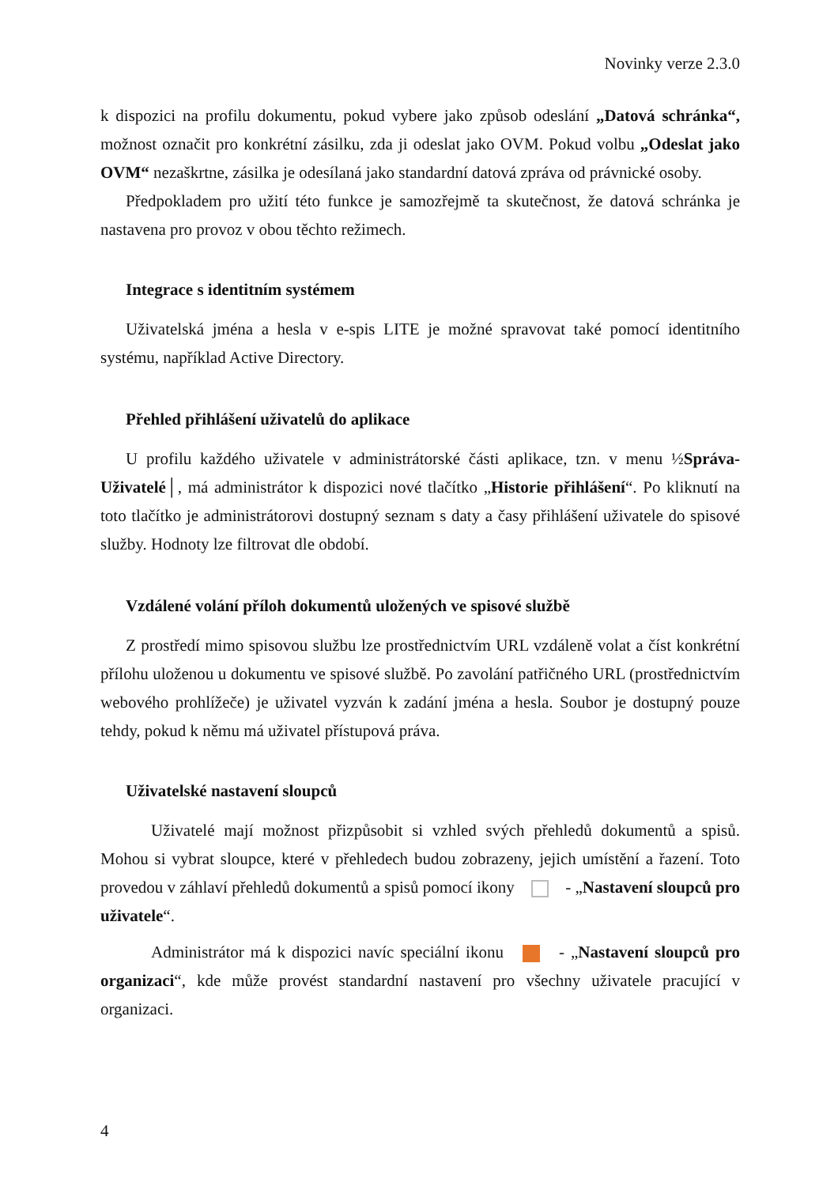Novinky verze 2.3.0
k dispozici na profilu dokumentu, pokud vybere jako způsob odeslání „Datová schránka“, možnost označit pro konkrétní zásilku, zda ji odeslat jako OVM. Pokud volbu „Odeslat jako OVM“ nezaškrtne, zásilka je odesílaná jako standardní datová zpráva od právnické osoby.
Předpokladem pro užití této funkce je samozřejmě ta skutečnost, že datová schránka je nastavena pro provoz v obou těchto režimech.
Integrace s identitním systémem
Uživatelská jména a hesla v e-spis LITE je možné spravovat také pomocí identitního systému, například Active Directory.
Přehled přihlášení uživatelů do aplikace
U profilu každého uživatele v administrátorské části aplikace, tzn. v menu ½Správa-Uživatelé│, má administrátor k dispozici nové tlačítko „Historie přihlášení“. Po kliknutí na toto tlačítko je administrátorovi dostupný seznam s daty a časy přihlášení uživatele do spisové služby. Hodnoty lze filtrovat dle období.
Vzdálené volání příloh dokumentů uložených ve spisové službě
Z prostředí mimo spisovou službu lze prostřednictvím URL vzdáleně volat a číst konkrétní přílohu uloženou u dokumentu ve spisové službě. Po zavolání patřičného URL (prostřednictvím webového prohlížeče) je uživatel vyzván k zadání jména a hesla. Soubor je dostupný pouze tehdy, pokud k němu má uživatel přístupová práva.
Uživatelské nastavení sloupců
Uživatelé mají možnost přizpůsobit si vzhled svých přehledů dokumentů a spisů. Mohou si vybrat sloupce, které v přehledech budou zobrazeny, jejich umístění a řazení. Toto provedou v záhlaví přehledů dokumentů a spisů pomocí ikony - „Nastavení sloupců pro uživatele“.
Administrátor má k dispozici navíc speciální ikonu - „Nastavení sloupců pro organizaci“, kde může provést standardní nastavení pro všechny uživatele pracující v organizaci.
4